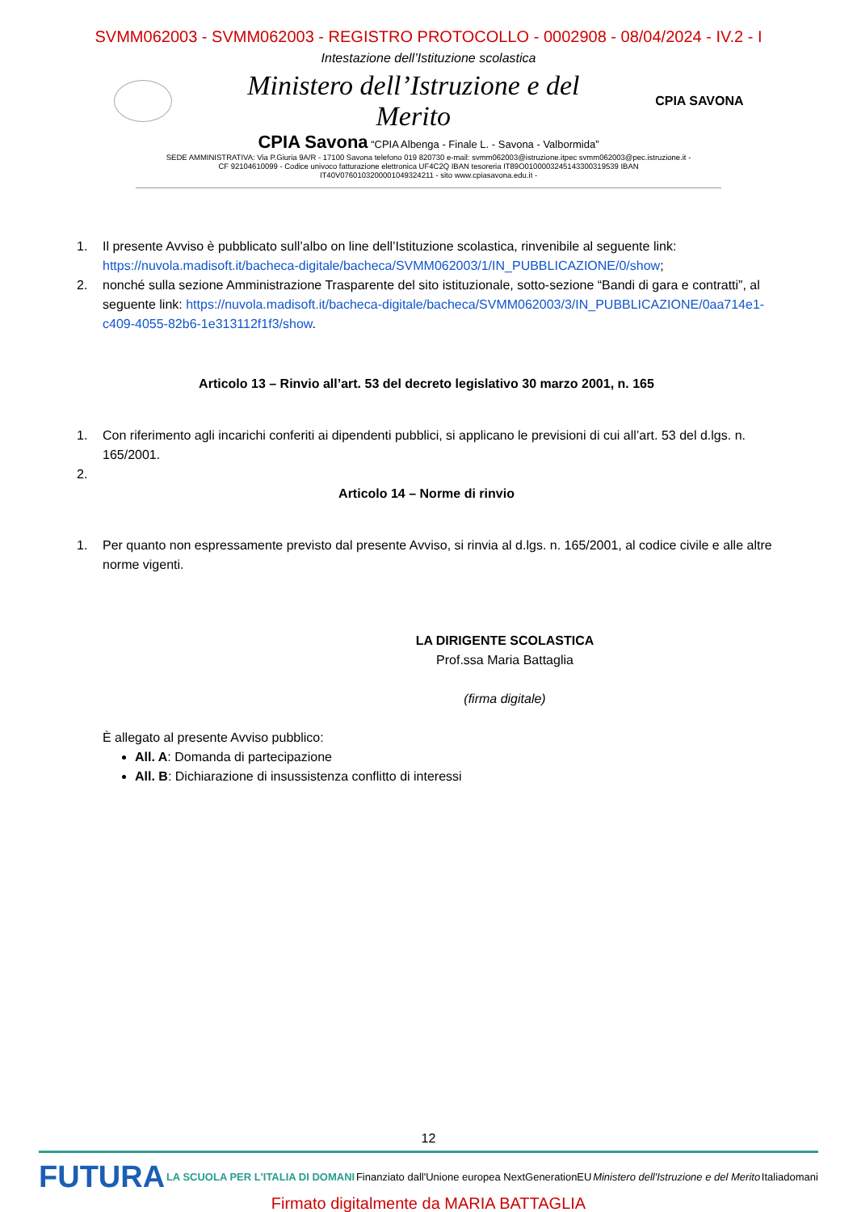SVMM062003 - SVMM062003 - REGISTRO PROTOCOLLO - 0002908 - 08/04/2024 - IV.2 - I
Intestazione dell’Istituzione scolastica
Ministero dell’Istruzione e del Merito
CPIA SAVONA
CPIA Savona “CPIA Albenga - Finale L. - Savona - Valbormida”
SEDE AMMINISTRATIVA: Via P.Giuria 9A/R - 17100 Savona telefono 019 820730 e-mail: svmm062003@istruzione.itpec svmm062003@pec.istruzione.it - CF 92104610099 - Codice univoco fatturazione elettronica UF4C2Q IBAN tesoreria IT89O0100003245143300319539 IBAN IT40V0760103200001049324211 - sito www.cpiasavona.edu.it -
1. Il presente Avviso è pubblicato sull’albo on line dell’Istituzione scolastica, rinvenibile al seguente link: https://nuvola.madisoft.it/bacheca-digitale/bacheca/SVMM062003/1/IN_PUBBLICAZIONE/0/show;
2. nonché sulla sezione Amministrazione Trasparente del sito istituzionale, sotto-sezione “Bandi di gara e contratti”, al seguente link: https://nuvola.madisoft.it/bacheca-digitale/bacheca/SVMM062003/3/IN_PUBBLICAZIONE/0aa714e1-c409-4055-82b6-1e313112f1f3/show.
Articolo 13 – Rinvio all’art. 53 del decreto legislativo 30 marzo 2001, n. 165
1. Con riferimento agli incarichi conferiti ai dipendenti pubblici, si applicano le previsioni di cui all’art. 53 del d.lgs. n. 165/2001.
2.
Articolo 14 – Norme di rinvio
1. Per quanto non espressamente previsto dal presente Avviso, si rinvia al d.lgs. n. 165/2001, al codice civile e alle altre norme vigenti.
LA DIRIGENTE SCOLASTICA
Prof.ssa Maria Battaglia
(firma digitale)
È allegato al presente Avviso pubblico:
All. A: Domanda di partecipazione
All. B: Dichiarazione di insussistenza conflitto di interessi
12
FUTURA LA SCUOLA PER L'ITALIA DI DOMANI Finanziato dall'Unione europea NextGenerationEU Ministero dell'Istruzione e del Merito Italiadomani
Firmato digitalmente da MARIA BATTAGLIA